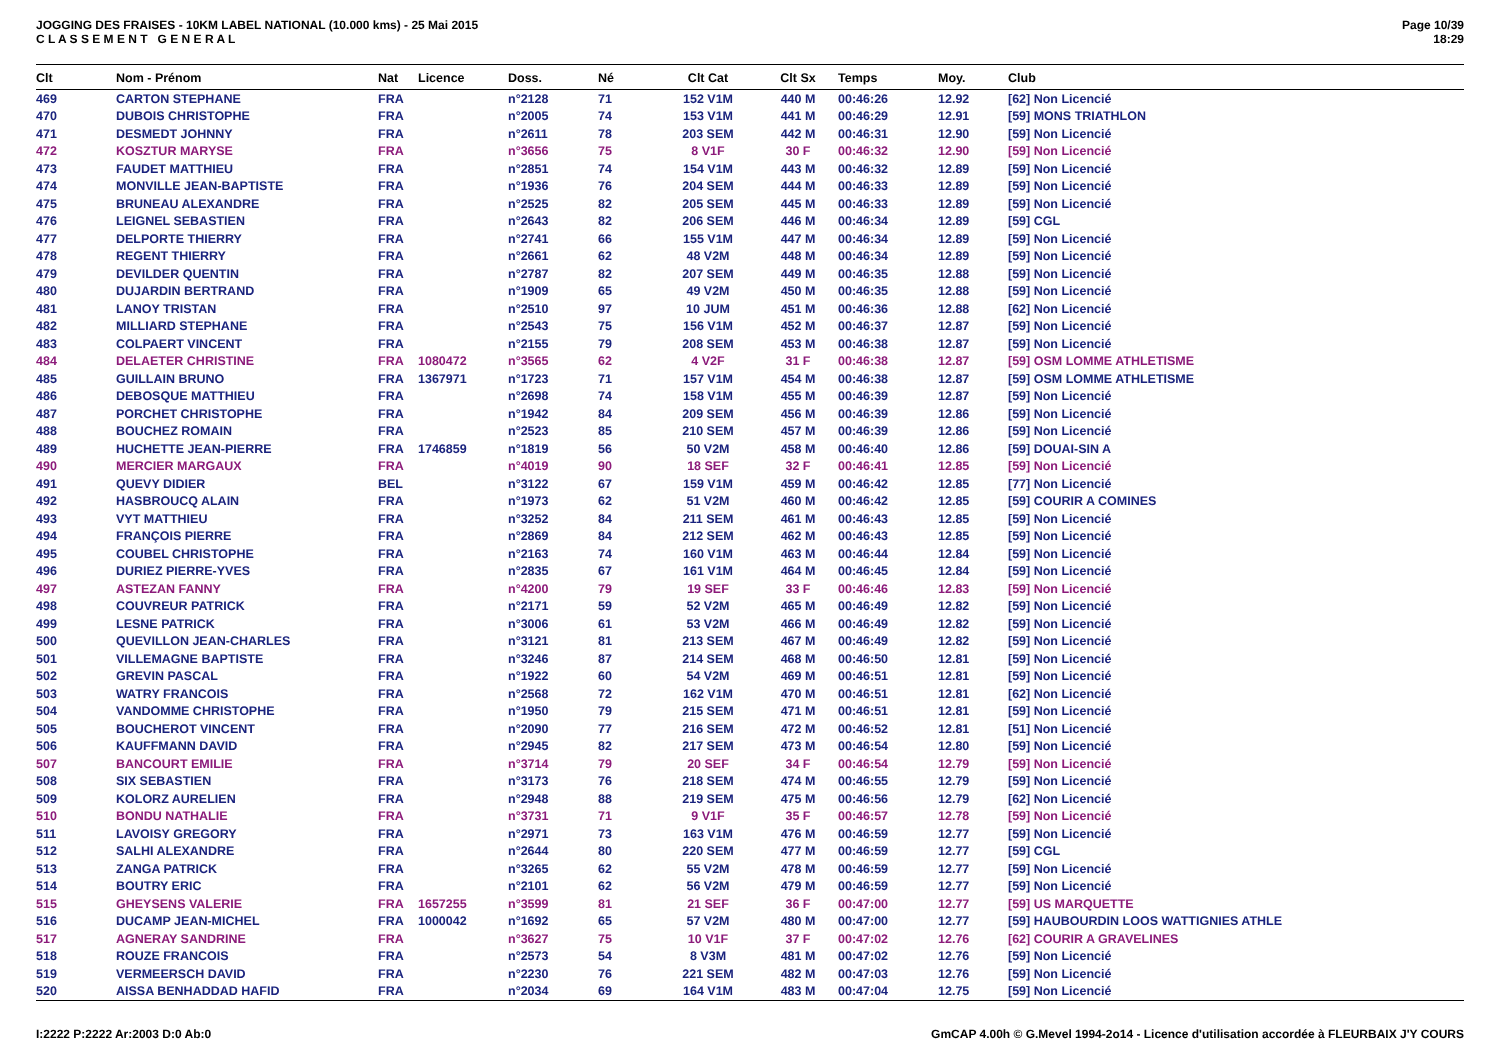JOGGING DES FRAISES - 10KM LABEL NATIONAL (10.000 kms) - 25 Mai 2015
C L A S S E M E N T G E N E R A L
Page 10/39
18:29
| Clt | Nom - Prénom | Nat | Licence | Doss. | Né | Clt Cat | Clt Sx | Temps | Moy. | Club |
| --- | --- | --- | --- | --- | --- | --- | --- | --- | --- | --- |
| 469 | CARTON STEPHANE | FRA | | n°2128 | 71 | 152 V1M | 440 M | 00:46:26 | 12.92 | [62] Non Licencié |
| 470 | DUBOIS CHRISTOPHE | FRA | | n°2005 | 74 | 153 V1M | 441 M | 00:46:29 | 12.91 | [59] MONS TRIATHLON |
| 471 | DESMEDT JOHNNY | FRA | | n°2611 | 78 | 203 SEM | 442 M | 00:46:31 | 12.90 | [59] Non Licencié |
| 472 | KOSZTUR MARYSE | FRA | | n°3656 | 75 | 8 V1F | 30 F | 00:46:32 | 12.90 | [59] Non Licencié |
| 473 | FAUDET MATTHIEU | FRA | | n°2851 | 74 | 154 V1M | 443 M | 00:46:32 | 12.89 | [59] Non Licencié |
| 474 | MONVILLE JEAN-BAPTISTE | FRA | | n°1936 | 76 | 204 SEM | 444 M | 00:46:33 | 12.89 | [59] Non Licencié |
| 475 | BRUNEAU ALEXANDRE | FRA | | n°2525 | 82 | 205 SEM | 445 M | 00:46:33 | 12.89 | [59] Non Licencié |
| 476 | LEIGNEL SEBASTIEN | FRA | | n°2643 | 82 | 206 SEM | 446 M | 00:46:34 | 12.89 | [59] CGL |
| 477 | DELPORTE THIERRY | FRA | | n°2741 | 66 | 155 V1M | 447 M | 00:46:34 | 12.89 | [59] Non Licencié |
| 478 | REGENT THIERRY | FRA | | n°2661 | 62 | 48 V2M | 448 M | 00:46:34 | 12.89 | [59] Non Licencié |
| 479 | DEVILDER QUENTIN | FRA | | n°2787 | 82 | 207 SEM | 449 M | 00:46:35 | 12.88 | [59] Non Licencié |
| 480 | DUJARDIN BERTRAND | FRA | | n°1909 | 65 | 49 V2M | 450 M | 00:46:35 | 12.88 | [59] Non Licencié |
| 481 | LANOY TRISTAN | FRA | | n°2510 | 97 | 10 JUM | 451 M | 00:46:36 | 12.88 | [62] Non Licencié |
| 482 | MILLIARD STEPHANE | FRA | | n°2543 | 75 | 156 V1M | 452 M | 00:46:37 | 12.87 | [59] Non Licencié |
| 483 | COLPAERT VINCENT | FRA | | n°2155 | 79 | 208 SEM | 453 M | 00:46:38 | 12.87 | [59] Non Licencié |
| 484 | DELAETER CHRISTINE | FRA | 1080472 | n°3565 | 62 | 4 V2F | 31 F | 00:46:38 | 12.87 | [59] OSM LOMME ATHLETISME |
| 485 | GUILLAIN BRUNO | FRA | 1367971 | n°1723 | 71 | 157 V1M | 454 M | 00:46:38 | 12.87 | [59] OSM LOMME ATHLETISME |
| 486 | DEBOSQUE MATTHIEU | FRA | | n°2698 | 74 | 158 V1M | 455 M | 00:46:39 | 12.87 | [59] Non Licencié |
| 487 | PORCHET CHRISTOPHE | FRA | | n°1942 | 84 | 209 SEM | 456 M | 00:46:39 | 12.86 | [59] Non Licencié |
| 488 | BOUCHEZ ROMAIN | FRA | | n°2523 | 85 | 210 SEM | 457 M | 00:46:39 | 12.86 | [59] Non Licencié |
| 489 | HUCHETTE JEAN-PIERRE | FRA | 1746859 | n°1819 | 56 | 50 V2M | 458 M | 00:46:40 | 12.86 | [59] DOUAI-SIN A |
| 490 | MERCIER MARGAUX | FRA | | n°4019 | 90 | 18 SEF | 32 F | 00:46:41 | 12.85 | [59] Non Licencié |
| 491 | QUEVY DIDIER | BEL | | n°3122 | 67 | 159 V1M | 459 M | 00:46:42 | 12.85 | [77] Non Licencié |
| 492 | HASBROUCQ ALAIN | FRA | | n°1973 | 62 | 51 V2M | 460 M | 00:46:42 | 12.85 | [59] COURIR A COMINES |
| 493 | VYT MATTHIEU | FRA | | n°3252 | 84 | 211 SEM | 461 M | 00:46:43 | 12.85 | [59] Non Licencié |
| 494 | FRANÇOIS PIERRE | FRA | | n°2869 | 84 | 212 SEM | 462 M | 00:46:43 | 12.85 | [59] Non Licencié |
| 495 | COUBEL CHRISTOPHE | FRA | | n°2163 | 74 | 160 V1M | 463 M | 00:46:44 | 12.84 | [59] Non Licencié |
| 496 | DURIEZ PIERRE-YVES | FRA | | n°2835 | 67 | 161 V1M | 464 M | 00:46:45 | 12.84 | [59] Non Licencié |
| 497 | ASTEZAN FANNY | FRA | | n°4200 | 79 | 19 SEF | 33 F | 00:46:46 | 12.83 | [59] Non Licencié |
| 498 | COUVREUR PATRICK | FRA | | n°2171 | 59 | 52 V2M | 465 M | 00:46:49 | 12.82 | [59] Non Licencié |
| 499 | LESNE PATRICK | FRA | | n°3006 | 61 | 53 V2M | 466 M | 00:46:49 | 12.82 | [59] Non Licencié |
| 500 | QUEVILLON JEAN-CHARLES | FRA | | n°3121 | 81 | 213 SEM | 467 M | 00:46:49 | 12.82 | [59] Non Licencié |
| 501 | VILLEMAGNE BAPTISTE | FRA | | n°3246 | 87 | 214 SEM | 468 M | 00:46:50 | 12.81 | [59] Non Licencié |
| 502 | GREVIN PASCAL | FRA | | n°1922 | 60 | 54 V2M | 469 M | 00:46:51 | 12.81 | [59] Non Licencié |
| 503 | WATRY FRANCOIS | FRA | | n°2568 | 72 | 162 V1M | 470 M | 00:46:51 | 12.81 | [62] Non Licencié |
| 504 | VANDOMME CHRISTOPHE | FRA | | n°1950 | 79 | 215 SEM | 471 M | 00:46:51 | 12.81 | [59] Non Licencié |
| 505 | BOUCHEROT VINCENT | FRA | | n°2090 | 77 | 216 SEM | 472 M | 00:46:52 | 12.81 | [51] Non Licencié |
| 506 | KAUFFMANN DAVID | FRA | | n°2945 | 82 | 217 SEM | 473 M | 00:46:54 | 12.80 | [59] Non Licencié |
| 507 | BANCOURT EMILIE | FRA | | n°3714 | 79 | 20 SEF | 34 F | 00:46:54 | 12.79 | [59] Non Licencié |
| 508 | SIX SEBASTIEN | FRA | | n°3173 | 76 | 218 SEM | 474 M | 00:46:55 | 12.79 | [59] Non Licencié |
| 509 | KOLORZ AURELIEN | FRA | | n°2948 | 88 | 219 SEM | 475 M | 00:46:56 | 12.79 | [62] Non Licencié |
| 510 | BONDU NATHALIE | FRA | | n°3731 | 71 | 9 V1F | 35 F | 00:46:57 | 12.78 | [59] Non Licencié |
| 511 | LAVOISY GREGORY | FRA | | n°2971 | 73 | 163 V1M | 476 M | 00:46:59 | 12.77 | [59] Non Licencié |
| 512 | SALHI ALEXANDRE | FRA | | n°2644 | 80 | 220 SEM | 477 M | 00:46:59 | 12.77 | [59] CGL |
| 513 | ZANGA PATRICK | FRA | | n°3265 | 62 | 55 V2M | 478 M | 00:46:59 | 12.77 | [59] Non Licencié |
| 514 | BOUTRY ERIC | FRA | | n°2101 | 62 | 56 V2M | 479 M | 00:46:59 | 12.77 | [59] Non Licencié |
| 515 | GHEYSENS VALERIE | FRA | 1657255 | n°3599 | 81 | 21 SEF | 36 F | 00:47:00 | 12.77 | [59] US MARQUETTE |
| 516 | DUCAMP JEAN-MICHEL | FRA | 1000042 | n°1692 | 65 | 57 V2M | 480 M | 00:47:00 | 12.77 | [59] HAUBOURDIN LOOS WATTIGNIES ATHLE |
| 517 | AGNERAY SANDRINE | FRA | | n°3627 | 75 | 10 V1F | 37 F | 00:47:02 | 12.76 | [62] COURIR A GRAVELINES |
| 518 | ROUZE FRANCOIS | FRA | | n°2573 | 54 | 8 V3M | 481 M | 00:47:02 | 12.76 | [59] Non Licencié |
| 519 | VERMEERSCH DAVID | FRA | | n°2230 | 76 | 221 SEM | 482 M | 00:47:03 | 12.76 | [59] Non Licencié |
| 520 | AISSA BENHADDAD HAFID | FRA | | n°2034 | 69 | 164 V1M | 483 M | 00:47:04 | 12.75 | [59] Non Licencié |
I:2222 P:2222 Ar:2003 D:0 Ab:0 GmCAP 4.00h © G.Mevel 1994-2o14 - Licence d'utilisation accordée à FLEURBAIX J'Y COURS